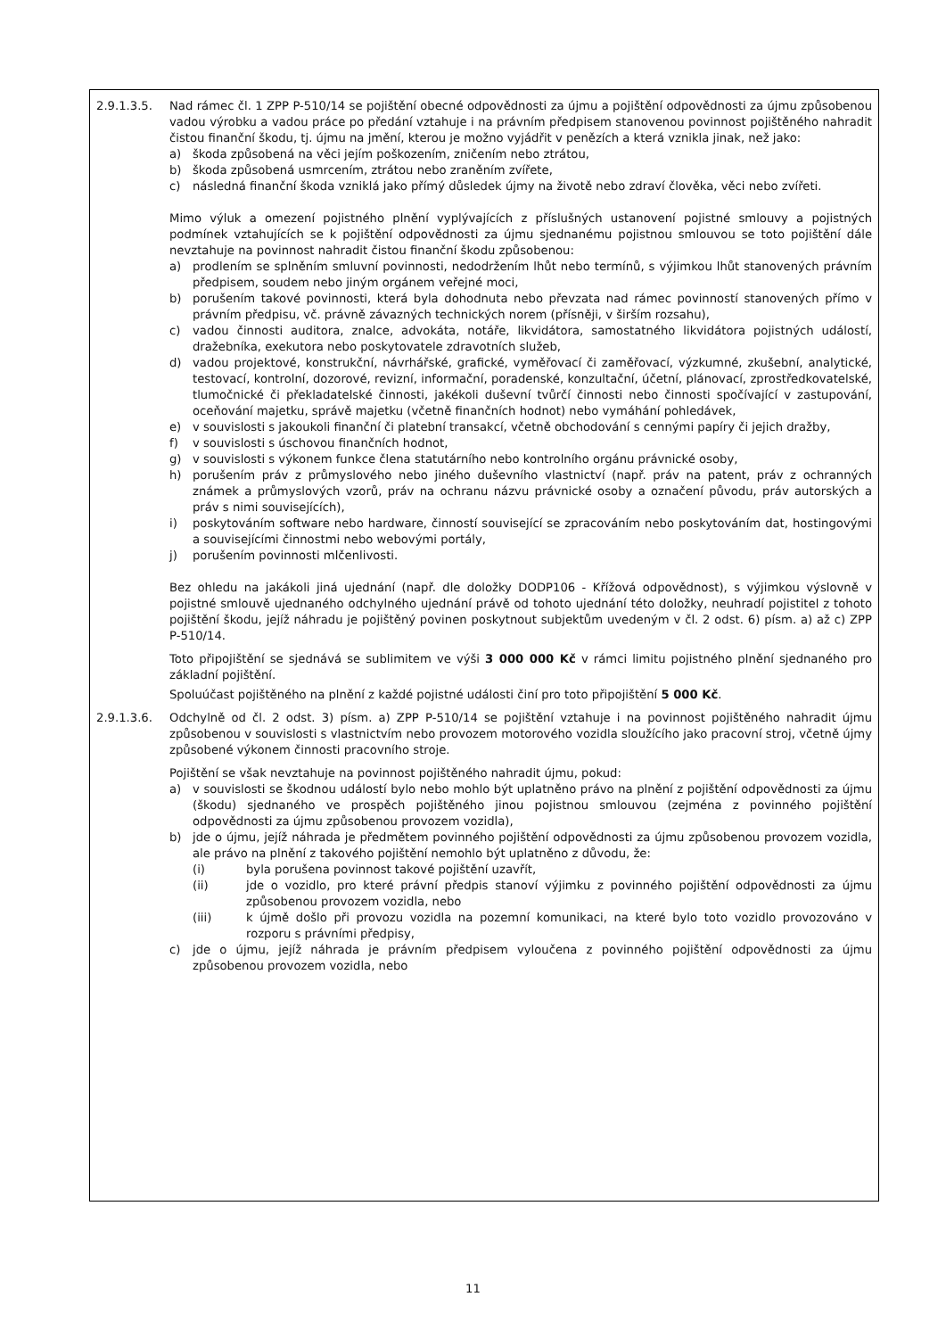2.9.1.3.5. Nad rámec čl. 1 ZPP P-510/14 se pojištění obecné odpovědnosti za újmu a pojištění odpovědnosti za újmu způsobenou vadou výrobku a vadou práce po předání vztahuje i na právním předpisem stanovenou povinnost pojištěného nahradit čistou finanční škodu, tj. újmu na jmění, kterou je možno vyjádřit v penězích a která vznikla jinak, než jako:
a) škoda způsobená na věci jejím poškozením, zničením nebo ztrátou,
b) škoda způsobená usmrcením, ztrátou nebo zraněním zvířete,
c) následná finanční škoda vzniklá jako přímý důsledek újmy na životě nebo zdraví člověka, věci nebo zvířeti.
Mimo výluk a omezení pojistného plnění vyplývajících z příslušných ustanovení pojistné smlouvy a pojistných podmínek vztahujících se k pojištění odpovědnosti za újmu sjednanému pojistnou smlouvou se toto pojištění dále nevztahuje na povinnost nahradit čistou finanční škodu způsobenou:
a) prodlením se splněním smluvní povinnosti, nedodržením lhůt nebo termínů, s výjimkou lhůt stanovených právním předpisem, soudem nebo jiným orgánem veřejné moci,
b) porušením takové povinnosti, která byla dohodnuta nebo převzata nad rámec povinností stanovených přímo v právním předpisu, vč. právně závazných technických norem (přísněji, v širším rozsahu),
c) vadou činnosti auditora, znalce, advokáta, notáře, likvidátora, samostatného likvidátora pojistných událostí, dražebníka, exekutora nebo poskytovatele zdravotních služeb,
d) vadou projektové, konstrukční, návrhářské, grafické, vyměřovací či zaměřovací, výzkumné, zkušební, analytické, testovací, kontrolní, dozorové, revizní, informační, poradenské, konzultační, účetní, plánovací, zprostředkovatelské, tlumočnické či překladatelské činnosti, jakékoli duševní tvůrčí činnosti nebo činnosti spočívající v zastupování, oceňování majetku, správě majetku (včetně finančních hodnot) nebo vymáhání pohledávek,
e) v souvislosti s jakoukoli finanční či platební transakcí, včetně obchodování s cennými papíry či jejich dražby,
f) v souvislosti s úschovou finančních hodnot,
g) v souvislosti s výkonem funkce člena statutárního nebo kontrolního orgánu právnické osoby,
h) porušením práv z průmyslového nebo jiného duševního vlastnictví (např. práv na patent, práv z ochranných známek a průmyslových vzorů, práv na ochranu názvu právnické osoby a označení původu, práv autorských a práv s nimi souvisejících),
i) poskytováním software nebo hardware, činností související se zpracováním nebo poskytováním dat, hostingovými a souvisejícími činnostmi nebo webovými portály,
j) porušením povinnosti mlčenlivosti.
Bez ohledu na jakákoli jiná ujednání (např. dle doložky DODP106 - Křížová odpovědnost), s výjimkou výslovně v pojistné smlouvě ujednaného odchylného ujednání právě od tohoto ujednání této doložky, neuhradí pojistitel z tohoto pojištění škodu, jejíž náhradu je pojištěný povinen poskytnout subjektům uvedeným v čl. 2 odst. 6) písm. a) až c) ZPP P-510/14.
Toto připojištění se sjednává se sublimitem ve výši 3 000 000 Kč v rámci limitu pojistného plnění sjednaného pro základní pojištění.
Spoluúčast pojištěného na plnění z každé pojistné události činí pro toto připojištění 5 000 Kč.
2.9.1.3.6. Odchylně od čl. 2 odst. 3) písm. a) ZPP P-510/14 se pojištění vztahuje i na povinnost pojištěného nahradit újmu způsobenou v souvislosti s vlastnictvím nebo provozem motorového vozidla sloužícího jako pracovní stroj, včetně újmy způsobené výkonem činnosti pracovního stroje.
Pojištění se však nevztahuje na povinnost pojištěného nahradit újmu, pokud:
a) v souvislosti se škodnou událostí bylo nebo mohlo být uplatněno právo na plnění z pojištění odpovědnosti za újmu (škodu) sjednaného ve prospěch pojištěného jinou pojistnou smlouvou (zejména z povinného pojištění odpovědnosti za újmu způsobenou provozem vozidla),
b) jde o újmu, jejíž náhrada je předmětem povinného pojištění odpovědnosti za újmu způsobenou provozem vozidla, ale právo na plnění z takového pojištění nemohlo být uplatněno z důvodu, že:
(i) byla porušena povinnost takové pojištění uzavřít,
(ii) jde o vozidlo, pro které právní předpis stanoví výjimku z povinného pojištění odpovědnosti za újmu způsobenou provozem vozidla, nebo
(iii) k újmě došlo při provozu vozidla na pozemní komunikaci, na které bylo toto vozidlo provozováno v rozporu s právními předpisy,
c) jde o újmu, jejíž náhrada je právním předpisem vyloučena z povinného pojištění odpovědnosti za újmu způsobenou provozem vozidla, nebo
11